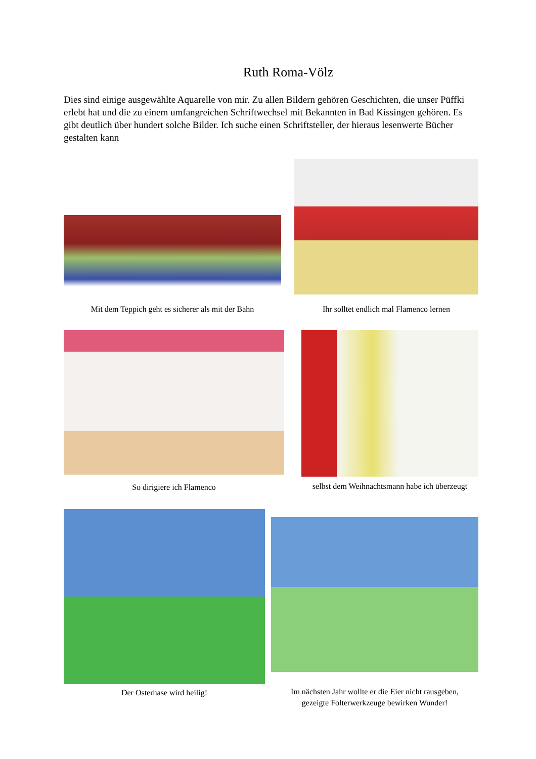Ruth Roma-Völz
Dies sind einige ausgewählte Aquarelle von mir. Zu allen Bildern gehören Geschichten, die unser Püffki erlebt hat und die zu einem umfangreichen Schriftwechsel mit Bekannten in Bad Kissingen gehören. Es gibt deutlich über hundert solche Bilder. Ich suche einen Schriftsteller, der hieraus lesenwerte Bücher gestalten kann
Mit dem Teppich geht es sicherer als mit der Bahn
Ihr solltet endlich mal Flamenco lernen
So dirigiere ich Flamenco
selbst dem Weihnachtsmann habe ich überzeugt
Der Osterhase wird heilig!
Im nächsten Jahr wollte er die Eier nicht rausgeben,
gezeigte Folterwerkzeuge bewirken Wunder!